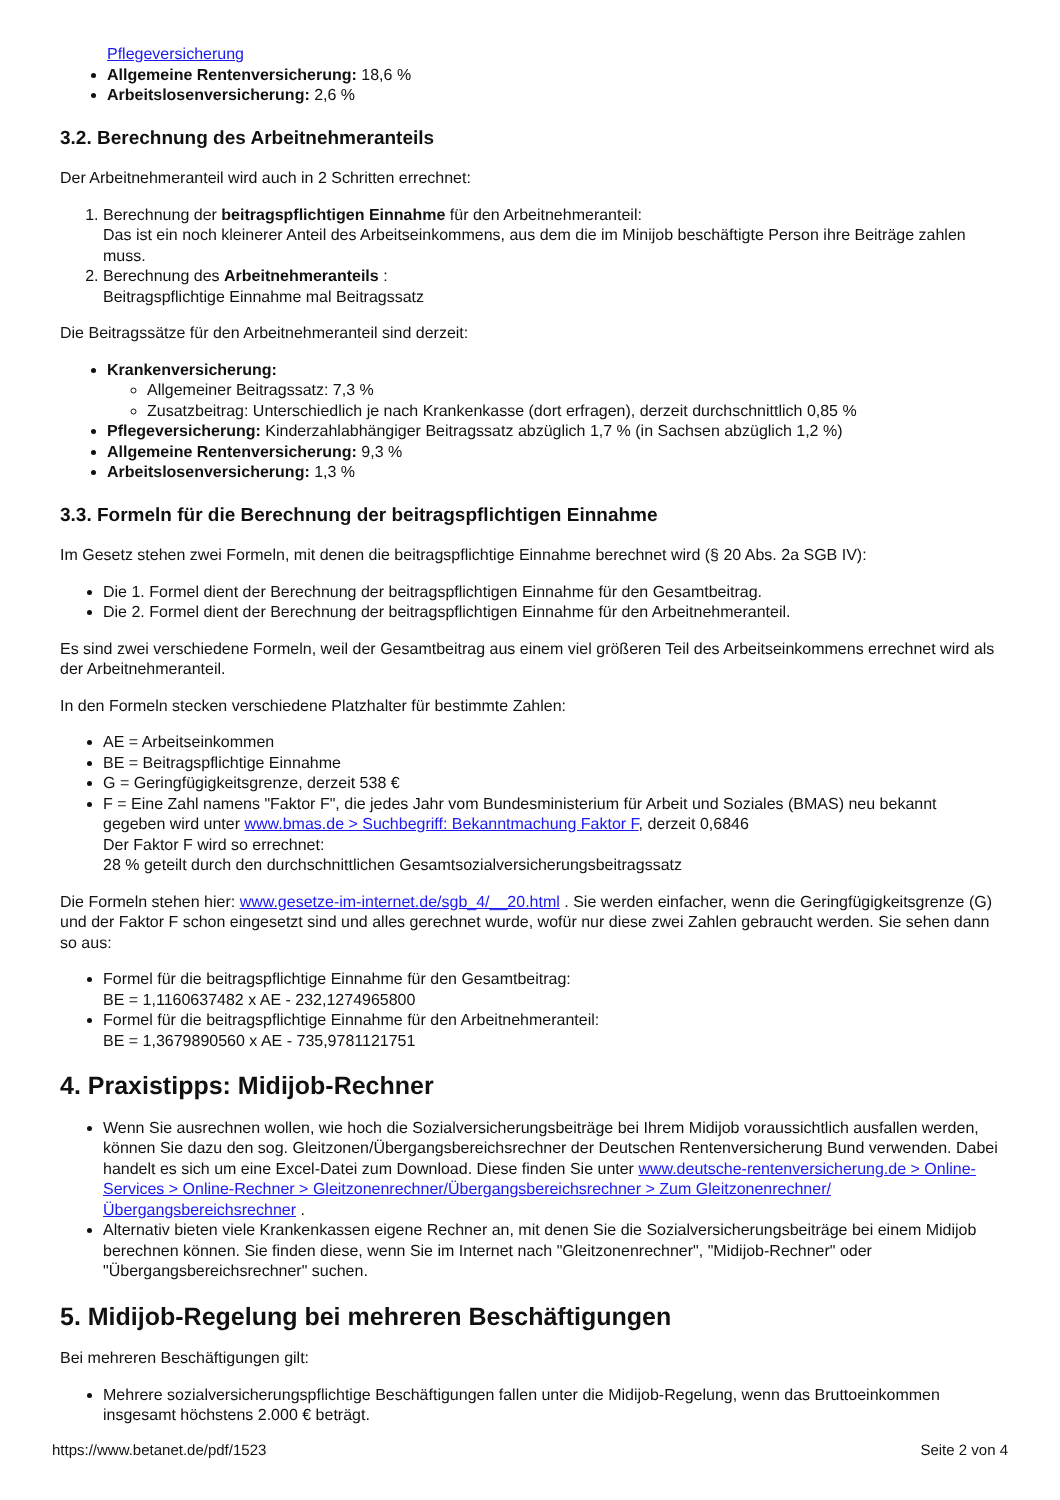Pflegeversicherung
Allgemeine Rentenversicherung: 18,6 %
Arbeitslosenversicherung: 2,6 %
3.2. Berechnung des Arbeitnehmeranteils
Der Arbeitnehmeranteil wird auch in 2 Schritten errechnet:
1. Berechnung der beitragspflichtigen Einnahme für den Arbeitnehmeranteil:
Das ist ein noch kleinerer Anteil des Arbeitseinkommens, aus dem die im Minijob beschäftigte Person ihre Beiträge zahlen muss.
2. Berechnung des Arbeitnehmeranteils :
Beitragspflichtige Einnahme mal Beitragssatz
Die Beitragssätze für den Arbeitnehmeranteil sind derzeit:
Krankenversicherung:
Allgemeiner Beitragssatz: 7,3 %
Zusatzbeitrag: Unterschiedlich je nach Krankenkasse (dort erfragen), derzeit durchschnittlich 0,85 %
Pflegeversicherung: Kinderzahlabhängiger Beitragssatz abzüglich 1,7 % (in Sachsen abzüglich 1,2 %)
Allgemeine Rentenversicherung: 9,3 %
Arbeitslosenversicherung: 1,3 %
3.3. Formeln für die Berechnung der beitragspflichtigen Einnahme
Im Gesetz stehen zwei Formeln, mit denen die beitragspflichtige Einnahme berechnet wird (§ 20 Abs. 2a SGB IV):
Die 1. Formel dient der Berechnung der beitragspflichtigen Einnahme für den Gesamtbeitrag.
Die 2. Formel dient der Berechnung der beitragspflichtigen Einnahme für den Arbeitnehmeranteil.
Es sind zwei verschiedene Formeln, weil der Gesamtbeitrag aus einem viel größeren Teil des Arbeitseinkommens errechnet wird als der Arbeitnehmeranteil.
In den Formeln stecken verschiedene Platzhalter für bestimmte Zahlen:
AE = Arbeitseinkommen
BE = Beitragspflichtige Einnahme
G = Geringfügigkeitsgrenze, derzeit 538 €
F = Eine Zahl namens "Faktor F", die jedes Jahr vom Bundesministerium für Arbeit und Soziales (BMAS) neu bekannt gegeben wird unter www.bmas.de > Suchbegriff: Bekanntmachung Faktor F, derzeit 0,6846
Der Faktor F wird so errechnet:
28 % geteilt durch den durchschnittlichen Gesamtsozialversicherungsbeitragssatz
Die Formeln stehen hier: www.gesetze-im-internet.de/sgb_4/__20.html . Sie werden einfacher, wenn die Geringfügigkeitsgrenze (G) und der Faktor F schon eingesetzt sind und alles gerechnet wurde, wofür nur diese zwei Zahlen gebraucht werden. Sie sehen dann so aus:
Formel für die beitragspflichtige Einnahme für den Gesamtbeitrag:
BE = 1,1160637482 x AE - 232,1274965800
Formel für die beitragspflichtige Einnahme für den Arbeitnehmeranteil:
BE = 1,3679890560 x AE - 735,9781121751
4. Praxistipps: Midijob-Rechner
Wenn Sie ausrechnen wollen, wie hoch die Sozialversicherungsbeiträge bei Ihrem Midijob voraussichtlich ausfallen werden, können Sie dazu den sog. Gleitzonen/Übergangsbereichsrechner der Deutschen Rentenversicherung Bund verwenden. Dabei handelt es sich um eine Excel-Datei zum Download. Diese finden Sie unter www.deutsche-rentenversicherung.de > Online-Services > Online-Rechner > Gleitzonenrechner/Übergangsbereichsrechner > Zum Gleitzonenrechner/Übergangsbereichsrechner .
Alternativ bieten viele Krankenkassen eigene Rechner an, mit denen Sie die Sozialversicherungsbeiträge bei einem Midijob berechnen können. Sie finden diese, wenn Sie im Internet nach "Gleitzonenrechner", "Midijob-Rechner" oder "Übergangsbereichsrechner" suchen.
5. Midijob-Regelung bei mehreren Beschäftigungen
Bei mehreren Beschäftigungen gilt:
Mehrere sozialversicherungspflichtige Beschäftigungen fallen unter die Midijob-Regelung, wenn das Bruttoeinkommen insgesamt höchstens 2.000 € beträgt.
https://www.betanet.de/pdf/1523 Seite 2 von 4